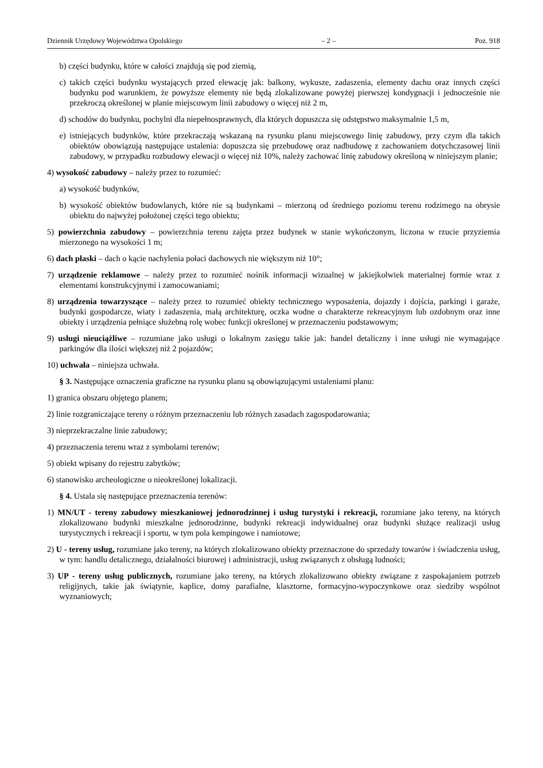Dziennik Urzędowy Województwa Opolskiego – 2 – Poz. 918
b) części budynku, które w całości znajdują się pod ziemią,
c) takich części budynku wystających przed elewację jak: balkony, wykusze, zadaszenia, elementy dachu oraz innych części budynku pod warunkiem, że powyższe elementy nie będą zlokalizowane powyżej pierwszej kondygnacji i jednocześnie nie przekroczą określonej w planie miejscowym linii zabudowy o więcej niż 2 m,
d) schodów do budynku, pochylni dla niepełnosprawnych, dla których dopuszcza się odstępstwo maksymalnie 1,5 m,
e) istniejących budynków, które przekraczają wskazaną na rysunku planu miejscowego linię zabudowy, przy czym dla takich obiektów obowiązują następujące ustalenia: dopuszcza się przebudowę oraz nadbudowę z zachowaniem dotychczasowej linii zabudowy, w przypadku rozbudowy elewacji o więcej niż 10%, należy zachować linię zabudowy określoną w niniejszym planie;
4) wysokość zabudowy – należy przez to rozumieć:
a) wysokość budynków,
b) wysokość obiektów budowlanych, które nie są budynkami – mierzoną od średniego poziomu terenu rodzimego na obrysie obiektu do najwyżej położonej części tego obiektu;
5) powierzchnia zabudowy – powierzchnia terenu zajęta przez budynek w stanie wykończonym, liczona w rzucie przyziemia mierzonego na wysokości 1 m;
6) dach płaski – dach o kącie nachylenia połaci dachowych nie większym niż 10°;
7) urządzenie reklamowe – należy przez to rozumieć nośnik informacji wizualnej w jakiejkolwiek materialnej formie wraz z elementami konstrukcyjnymi i zamocowaniami;
8) urządzenia towarzyszące – należy przez to rozumieć obiekty technicznego wyposażenia, dojazdy i dojścia, parkingi i garaże, budynki gospodarcze, wiaty i zadaszenia, małą architekturę, oczka wodne o charakterze rekreacyjnym lub ozdobnym oraz inne obiekty i urządzenia pełniące służebną rolę wobec funkcji określonej w przeznaczeniu podstawowym;
9) usługi nieuciążliwe – rozumiane jako usługi o lokalnym zasięgu takie jak: handel detaliczny i inne usługi nie wymagające parkingów dla ilości większej niż 2 pojazdów;
10) uchwała – niniejsza uchwała.
§ 3. Następujące oznaczenia graficzne na rysunku planu są obowiązującymi ustaleniami planu:
1) granica obszaru objętego planem;
2) linie rozgraniczające tereny o różnym przeznaczeniu lub różnych zasadach zagospodarowania;
3) nieprzekraczalne linie zabudowy;
4) przeznaczenia terenu wraz z symbolami terenów;
5) obiekt wpisany do rejestru zabytków;
6) stanowisko archeologiczne o nieokreślonej lokalizacji.
§ 4. Ustala się następujące przeznaczenia terenów:
1) MN/UT - tereny zabudowy mieszkaniowej jednorodzinnej i usług turystyki i rekreacji, rozumiane jako tereny, na których zlokalizowano budynki mieszkalne jednorodzinne, budynki rekreacji indywidualnej oraz budynki służące realizacji usług turystycznych i rekreacji i sportu, w tym pola kempingowe i namiotowe;
2) U - tereny usług, rozumiane jako tereny, na których zlokalizowano obiekty przeznaczone do sprzedaży towarów i świadczenia usług, w tym: handlu detalicznego, działalności biurowej i administracji, usług związanych z obsługą ludności;
3) UP - tereny usług publicznych, rozumiane jako tereny, na których zlokalizowano obiekty związane z zaspokajaniem potrzeb religijnych, takie jak świątynie, kaplice, domy parafialne, klasztorne, formacyjno-wypoczynkowe oraz siedziby wspólnot wyznaniowych;